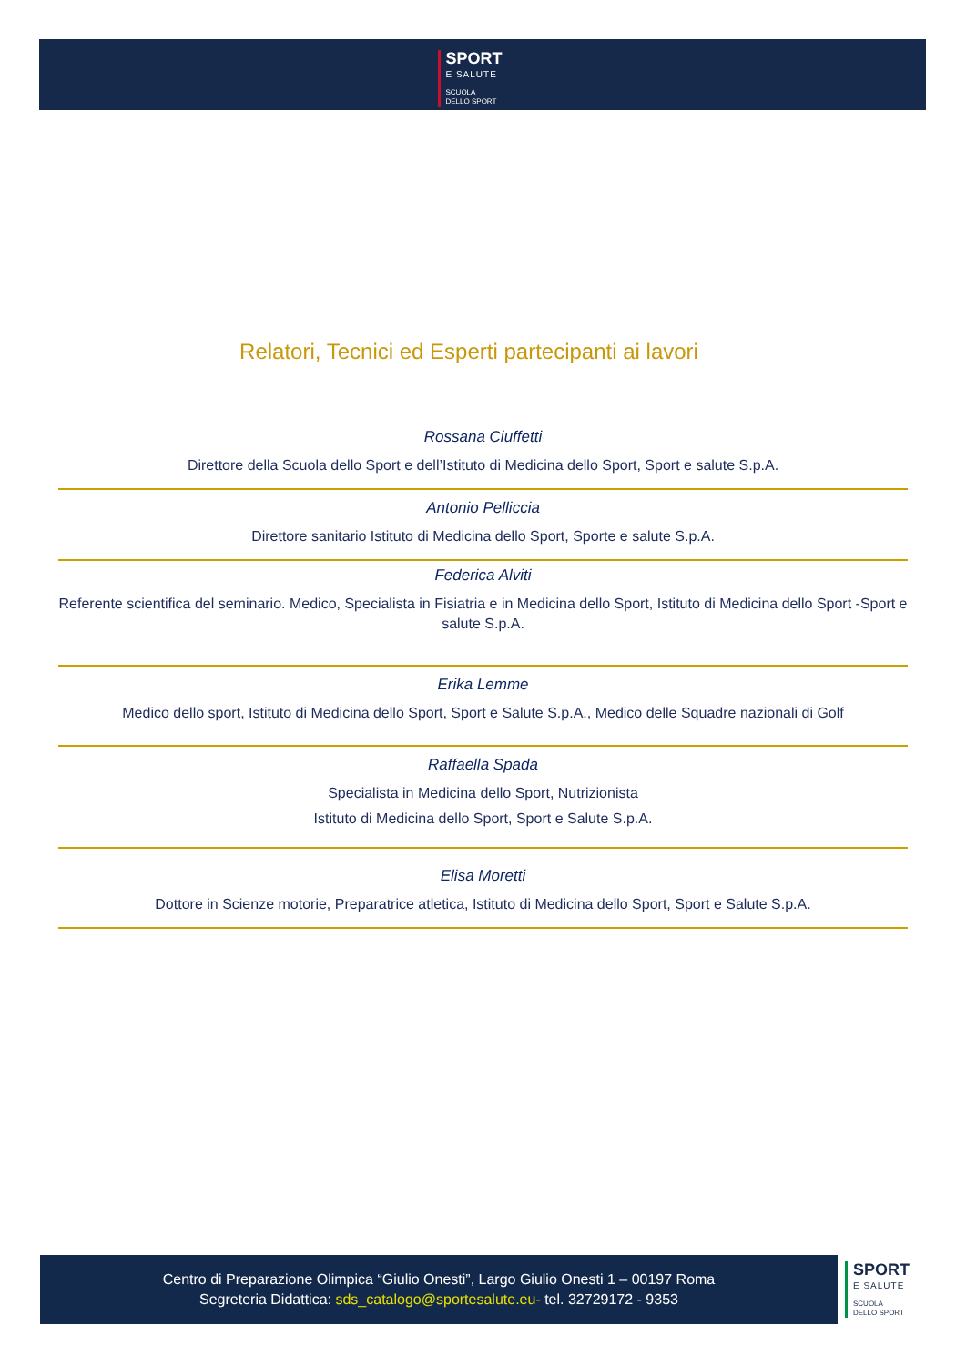SPORT
E SALUTE
SCUOLA
DELLO SPORT
Relatori, Tecnici ed Esperti partecipanti ai lavori
Rossana Ciuffetti
Direttore della Scuola dello Sport e dell’Istituto di Medicina dello Sport, Sport e salute S.p.A.
Antonio Pelliccia
Direttore sanitario Istituto di Medicina dello Sport, Sporte e salute S.p.A.
Federica Alviti
Referente scientifica del seminario. Medico, Specialista in Fisiatria e in Medicina dello Sport, Istituto di Medicina dello Sport -Sport e salute S.p.A.
Erika Lemme
Medico dello sport, Istituto di Medicina dello Sport, Sport e Salute S.p.A., Medico delle Squadre nazionali di Golf
Raffaella Spada
Specialista in Medicina dello Sport, Nutrizionista
Istituto di Medicina dello Sport, Sport e Salute S.p.A.
Elisa Moretti
Dottore in Scienze motorie, Preparatrice atletica, Istituto di Medicina dello Sport, Sport e Salute S.p.A.
Centro di Preparazione Olimpica “Giulio Onesti”, Largo Giulio Onesti 1 – 00197 Roma
Segreteria Didattica: sds_catalogo@sportesalute.eu- tel. 32729172 - 9353
SPORT
E SALUTE
SCUOLA
DELLO SPORT